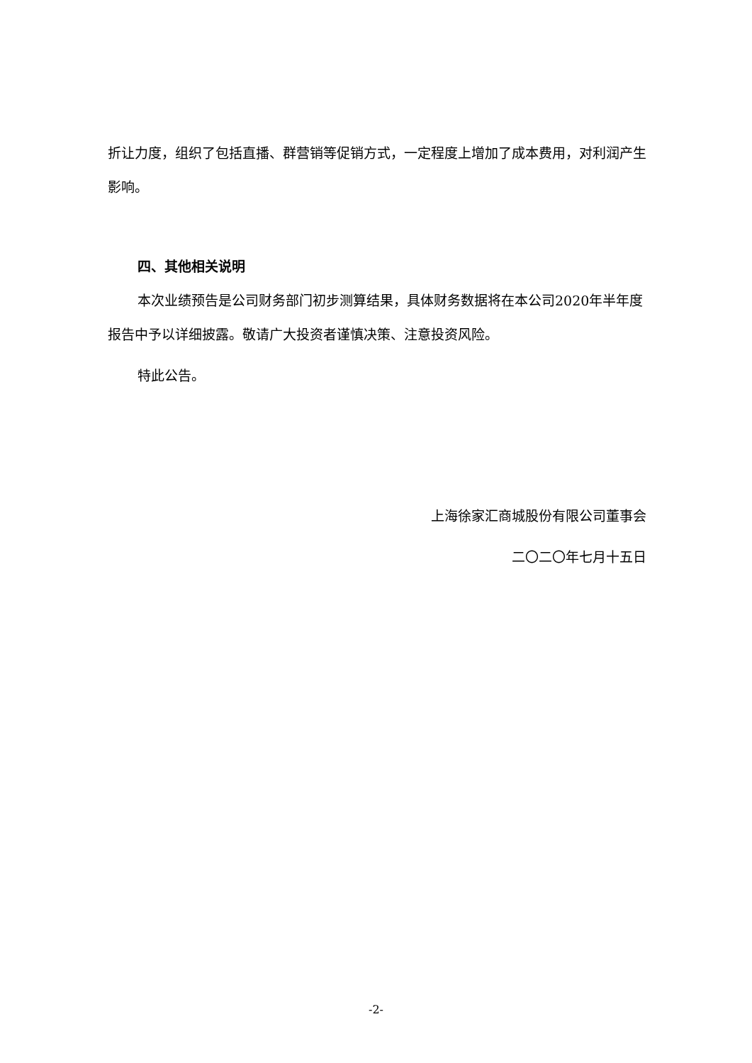折让力度，组织了包括直播、群营销等促销方式，一定程度上增加了成本费用，对利润产生影响。
四、其他相关说明
本次业绩预告是公司财务部门初步测算结果，具体财务数据将在本公司2020年半年度报告中予以详细披露。敬请广大投资者谨慎决策、注意投资风险。
特此公告。
上海徐家汇商城股份有限公司董事会
二〇二〇年七月十五日
-2-